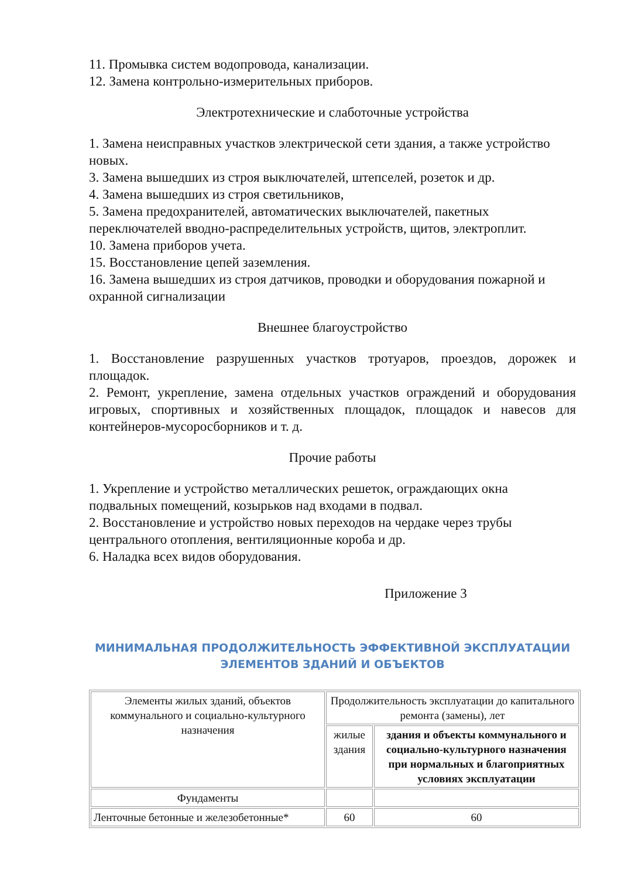11. Промывка систем водопровода, канализации.
12. Замена контрольно-измерительных приборов.
Электротехнические и слаботочные устройства
1. Замена неисправных участков электрической сети здания, а также устройство новых.
3. Замена вышедших из строя выключателей, штепселей, розеток и др.
4. Замена вышедших из строя светильников,
5. Замена предохранителей, автоматических выключателей, пакетных переключателей вводно-распределительных устройств, щитов, электроплит.
10. Замена приборов учета.
15. Восстановление цепей заземления.
16. Замена вышедших из строя датчиков, проводки и оборудования пожарной и охранной сигнализации
Внешнее благоустройство
1. Восстановление разрушенных участков тротуаров, проездов, дорожек и площадок.
2. Ремонт, укрепление, замена отдельных участков ограждений и оборудования игровых, спортивных и хозяйственных площадок, площадок и навесов для контейнеров-мусоросборников и т. д.
Прочие работы
1. Укрепление и устройство металлических решеток, ограждающих окна подвальных помещений, козырьков над входами в подвал.
2. Восстановление и устройство новых переходов на чердаке через трубы центрального отопления, вентиляционные короба и др.
6. Наладка всех видов оборудования.
Приложение 3
МИНИМАЛЬНАЯ ПРОДОЛЖИТЕЛЬНОСТЬ ЭФФЕКТИВНОЙ ЭКСПЛУАТАЦИИ ЭЛЕМЕНТОВ ЗДАНИЙ И ОБЪЕКТОВ
| Элементы жилых зданий, объектов коммунального и социально-культурного назначения | Продолжительность эксплуатации до капитального ремонта (замены), лет | |
| | жилые здания | здания и объекты коммунального и социально-культурного назначения при нормальных и благоприятных условиях эксплуатации |
| Фундаменты | | |
| Ленточные бетонные и железобетонные* | 60 | 60 |